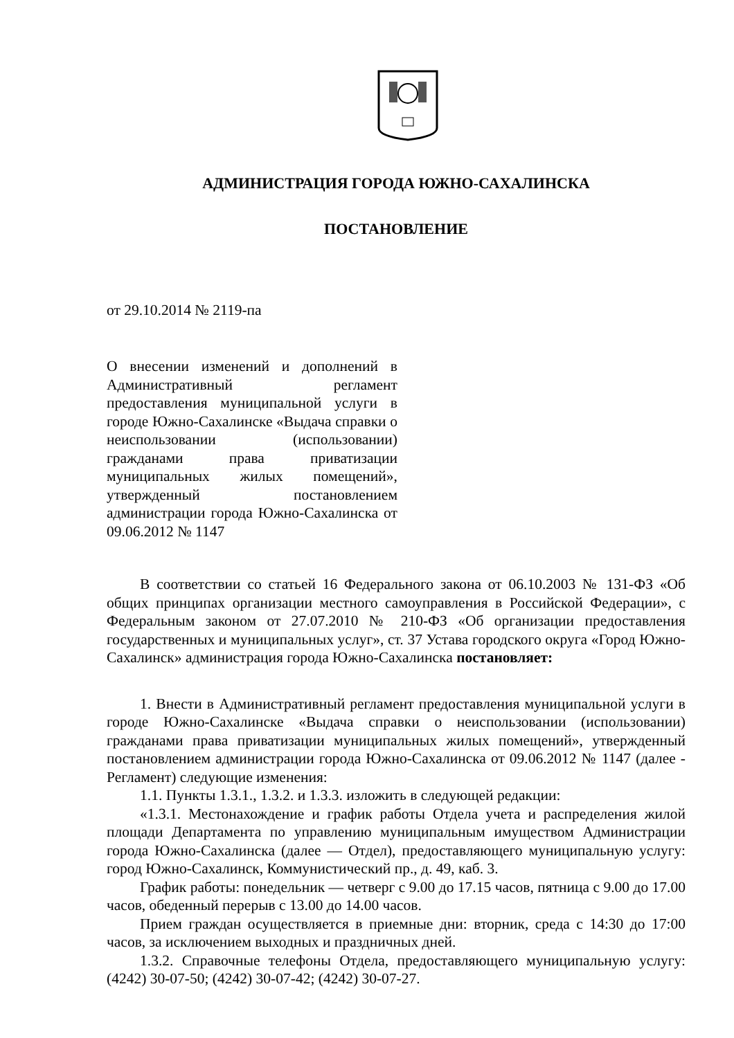АДМИНИСТРАЦИЯ ГОРОДА ЮЖНО-САХАЛИНСКА
ПОСТАНОВЛЕНИЕ
от 29.10.2014 № 2119-па
О внесении изменений и дополнений в Административный регламент предоставления муниципальной услуги в городе Южно-Сахалинске «Выдача справки о неиспользовании (использовании) гражданами права приватизации муниципальных жилых помещений», утвержденный постановлением администрации города Южно-Сахалинска от 09.06.2012 № 1147
В соответствии со статьей 16 Федерального закона от 06.10.2003 № 131-ФЗ «Об общих принципах организации местного самоуправления в Российской Федерации», с Федеральным законом от 27.07.2010 № 210-ФЗ «Об организации предоставления государственных и муниципальных услуг», ст. 37 Устава городского округа «Город Южно-Сахалинск» администрация города Южно-Сахалинска постановляет:
1. Внести в Административный регламент предоставления муниципальной услуги в городе Южно-Сахалинске «Выдача справки о неиспользовании (использовании) гражданами права приватизации муниципальных жилых помещений», утвержденный постановлением администрации города Южно-Сахалинска от 09.06.2012 № 1147 (далее - Регламент) следующие изменения:
1.1. Пункты 1.3.1., 1.3.2. и 1.3.3. изложить в следующей редакции:
«1.3.1. Местонахождение и график работы Отдела учета и распределения жилой площади Департамента по управлению муниципальным имуществом Администрации города Южно-Сахалинска (далее — Отдел), предоставляющего муниципальную услугу: город Южно-Сахалинск, Коммунистический пр., д. 49, каб. 3.
График работы: понедельник — четверг с 9.00 до 17.15 часов, пятница с 9.00 до 17.00 часов, обеденный перерыв с 13.00 до 14.00 часов.
Прием граждан осуществляется в приемные дни: вторник, среда с 14:30 до 17:00 часов, за исключением выходных и праздничных дней.
1.3.2. Справочные телефоны Отдела, предоставляющего муниципальную услугу: (4242) 30-07-50; (4242) 30-07-42; (4242) 30-07-27.